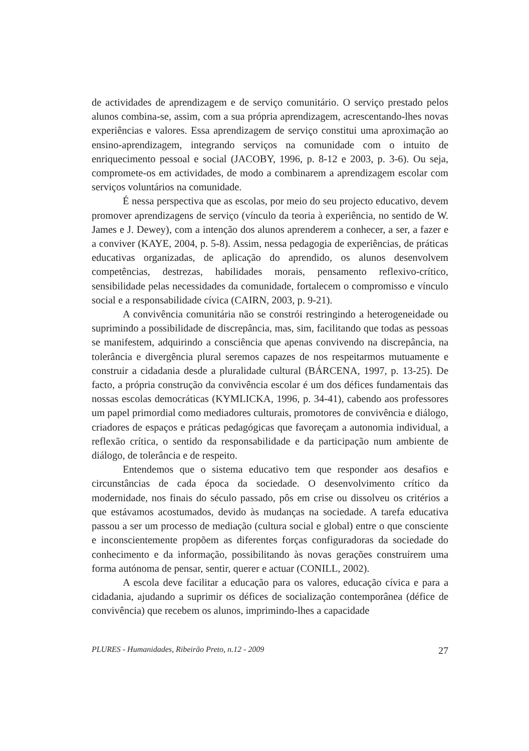de actividades de aprendizagem e de serviço comunitário. O serviço prestado pelos alunos combina-se, assim, com a sua própria aprendizagem, acrescentando-lhes novas experiências e valores. Essa aprendizagem de serviço constitui uma aproximação ao ensino-aprendizagem, integrando serviços na comunidade com o intuito de enriquecimento pessoal e social (JACOBY, 1996, p. 8-12 e 2003, p. 3-6). Ou seja, compromete-os em actividades, de modo a combinarem a aprendizagem escolar com serviços voluntários na comunidade.
É nessa perspectiva que as escolas, por meio do seu projecto educativo, devem promover aprendizagens de serviço (vínculo da teoria à experiência, no sentido de W. James e J. Dewey), com a intenção dos alunos aprenderem a conhecer, a ser, a fazer e a conviver (KAYE, 2004, p. 5-8). Assim, nessa pedagogia de experiências, de práticas educativas organizadas, de aplicação do aprendido, os alunos desenvolvem competências, destrezas, habilidades morais, pensamento reflexivo-crítico, sensibilidade pelas necessidades da comunidade, fortalecem o compromisso e vínculo social e a responsabilidade cívica (CAIRN, 2003, p. 9-21).
A convivência comunitária não se constrói restringindo a heterogeneidade ou suprimindo a possibilidade de discrepância, mas, sim, facilitando que todas as pessoas se manifestem, adquirindo a consciência que apenas convivendo na discrepância, na tolerância e divergência plural seremos capazes de nos respeitarmos mutuamente e construir a cidadania desde a pluralidade cultural (BÁRCENA, 1997, p. 13-25). De facto, a própria construção da convivência escolar é um dos défices fundamentais das nossas escolas democráticas (KYMLICKA, 1996, p. 34-41), cabendo aos professores um papel primordial como mediadores culturais, promotores de convivência e diálogo, criadores de espaços e práticas pedagógicas que favoreçam a autonomia individual, a reflexão crítica, o sentido da responsabilidade e da participação num ambiente de diálogo, de tolerância e de respeito.
Entendemos que o sistema educativo tem que responder aos desafios e circunstâncias de cada época da sociedade. O desenvolvimento crítico da modernidade, nos finais do século passado, pôs em crise ou dissolveu os critérios a que estávamos acostumados, devido às mudanças na sociedade. A tarefa educativa passou a ser um processo de mediação (cultura social e global) entre o que consciente e inconscientemente propõem as diferentes forças configuradoras da sociedade do conhecimento e da informação, possibilitando às novas gerações construírem uma forma autónoma de pensar, sentir, querer e actuar (CONILL, 2002).
A escola deve facilitar a educação para os valores, educação cívica e para a cidadania, ajudando a suprimir os défices de socialização contemporânea (défice de convivência) que recebem os alunos, imprimindo-lhes a capacidade
PLURES - Humanidades, Ribeirão Preto, n.12 - 2009 27